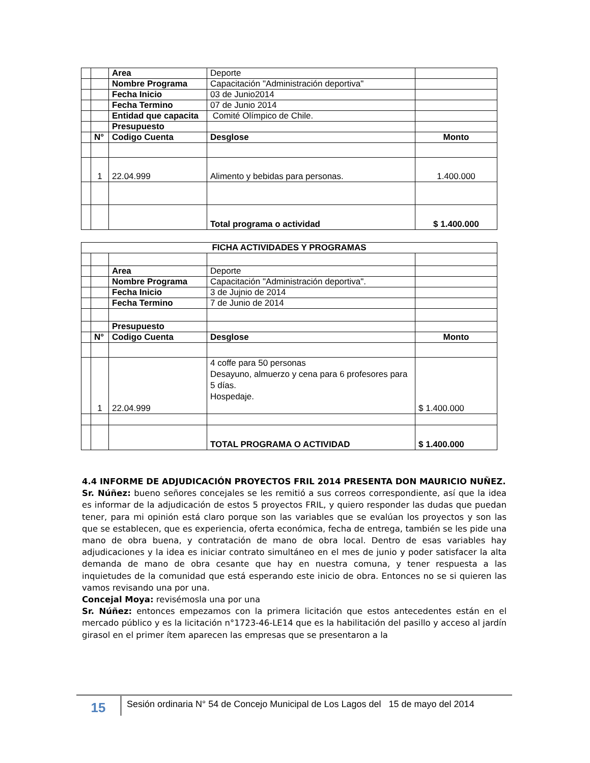| | | Area | Deporte | |
| | | Nombre Programa | Capacitación "Administración deportiva" | |
| | | Fecha Inicio | 03 de Junio2014 | |
| | | Fecha Termino | 07 de Junio 2014 | |
| | | Entidad que capacita | Comité Olímpico de Chile. | |
| | | Presupuesto | | |
| | N° | Codigo Cuenta | Desglose | Monto |
| | 1 | 22.04.999 | Alimento y bebidas para personas. | 1.400.000 |
| | | | Total programa o actividad | $ 1.400.000 |
| FICHA ACTIVIDADES Y PROGRAMAS | | | | |
| --- | --- | --- | --- | --- |
| | | Area | Deporte | |
| | | Nombre Programa | Capacitación "Administración deportiva". | |
| | | Fecha Inicio | 3 de Jujnio de 2014 | |
| | | Fecha Termino | 7 de Junio de 2014 | |
| | | Presupuesto | | |
| | N° | Codigo Cuenta | Desglose | Monto |
| | 1 | 22.04.999 | 4 coffe para 50 personas Desayuno, almuerzo y cena para 6 profesores para 5 días. Hospedaje. | $ 1.400.000 |
| | | | TOTAL PROGRAMA O ACTIVIDAD | $ 1.400.000 |
4.4 INFORME DE ADJUDICACIÓN PROYECTOS FRIL 2014 PRESENTA DON MAURICIO NUÑEZ.
Sr. Núñez: bueno señores concejales se les remitió a sus correos correspondiente, así que la idea es informar de la adjudicación de estos 5 proyectos FRIL, y quiero responder las dudas que puedan tener, para mi opinión está claro porque son las variables que se evalúan los proyectos y son las que se establecen, que es experiencia, oferta económica, fecha de entrega, también se les pide una mano de obra buena, y contratación de mano de obra local. Dentro de esas variables hay adjudicaciones y la idea es iniciar contrato simultáneo en el mes de junio y poder satisfacer la alta demanda de mano de obra cesante que hay en nuestra comuna, y tener respuesta a las inquietudes de la comunidad que está esperando este inicio de obra. Entonces no se si quieren las vamos revisando una por una.
Concejal Moya: revisémosla una por una
Sr. Núñez: entonces empezamos con la primera licitación que estos antecedentes están en el mercado público y es la licitación n°1723-46-LE14 que es la habilitación del pasillo y acceso al jardín girasol en el primer ítem aparecen las empresas que se presentaron a la
15
Sesión ordinaria N° 54 de Concejo Municipal de Los Lagos del 15 de mayo del 2014